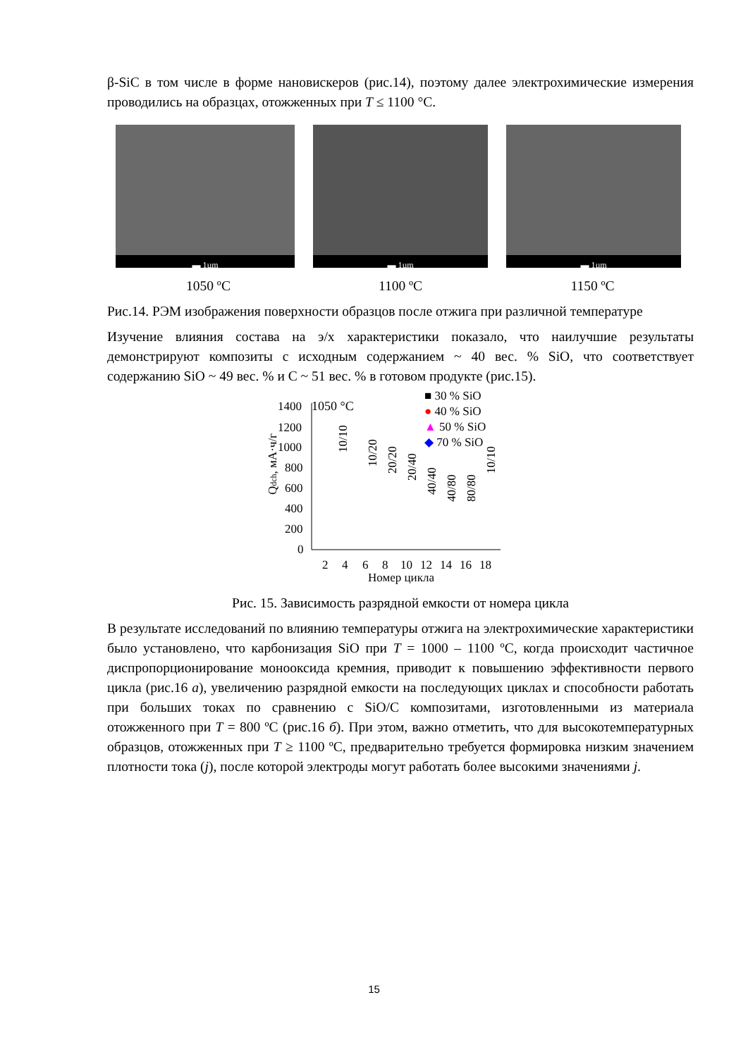β-SiC в том числе в форме нановискеров (рис.14), поэтому далее электрохимические измерения проводились на образцах, отожженных при T ≤ 1100 °C.
▬ 1µm
▬ 1µm
▬ 1µm
1050 ºC 1100 ºC 1150 ºC
Рис.14. РЭМ изображения поверхности образцов после отжига при различной температуре
Изучение влияния состава на э/х характеристики показало, что наилучшие результаты демонстрируют композиты с исходным содержанием ~ 40 вес. % SiO, что соответствует содержанию SiO ~ 49 вес. % и С ~ 51 вес. % в готовом продукте (рис.15).
1050 °C
1400
1200
1000
800
600
400
200
0
2
4
6
8
10
12
14
16
18
Номер цикла
Qdch, мА·ч/г
■ 30 % SiO
● 40 % SiO
▲ 50 % SiO
◆ 70 % SiO
10/10
10/20
20/20
20/40
40/40
40/80
80/80
10/10
Рис. 15. Зависимость разрядной емкости от номера цикла
В результате исследований по влиянию температуры отжига на электрохимические характеристики было установлено, что карбонизация SiO при T = 1000 – 1100 ºC, когда происходит частичное диспропорционирование монооксида кремния, приводит к повышению эффективности первого цикла (рис.16 а), увеличению разрядной емкости на последующих циклах и способности работать при больших токах по сравнению с SiO/C композитами, изготовленными из материала отожженного при T = 800 ºC (рис.16 б). При этом, важно отметить, что для высокотемпературных образцов, отожженных при T ≥ 1100 ºC, предварительно требуется формировка низким значением плотности тока (j), после которой электроды могут работать более высокими значениями j.
15